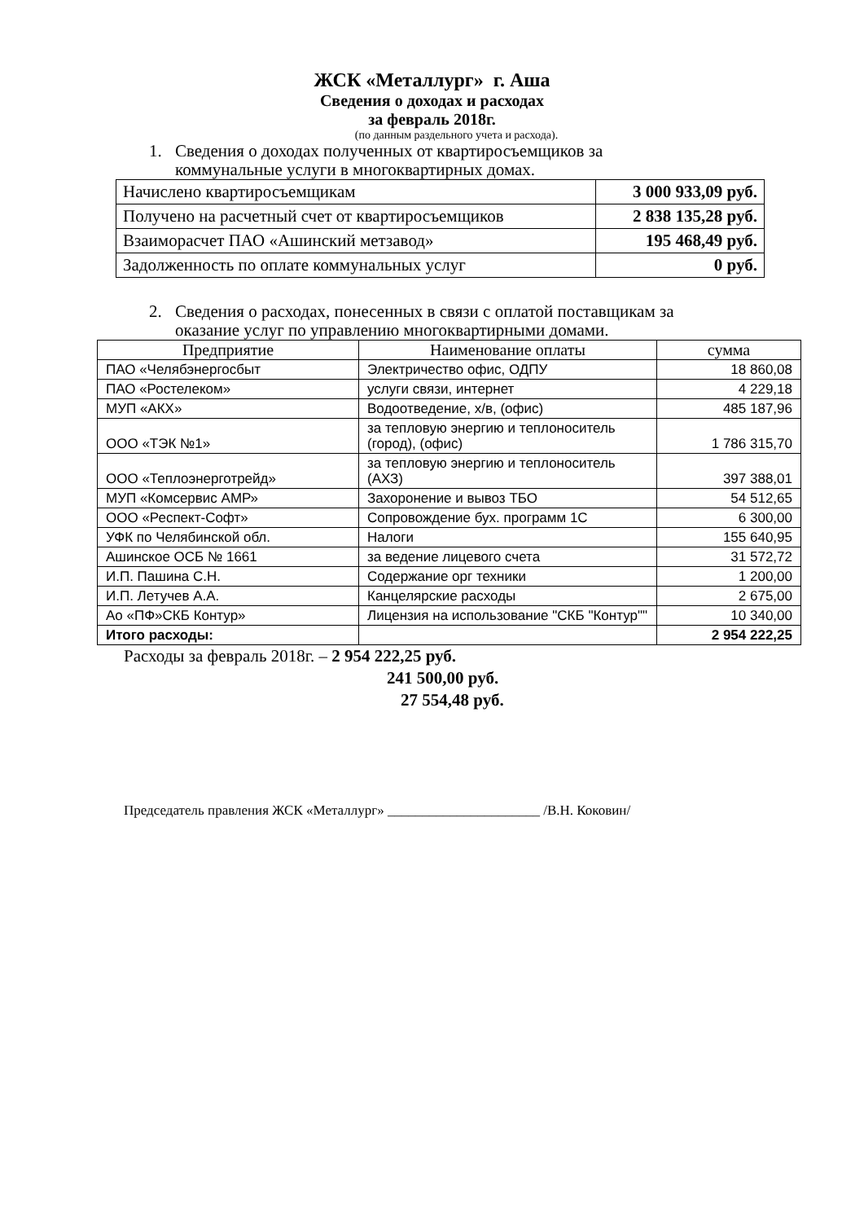ЖСК «Металлург» г. Аша
Сведения о доходах и расходах
за февраль 2018г.
(по данным раздельного учета и расхода).
1. Сведения о доходах полученных от квартиросъемщиков за
коммунальные услуги в многоквартирных домах.
| Начислено квартиросъемщикам | 3 000 933,09 руб. |
| Получено на расчетный счет от квартиросъемщиков | 2 838 135,28 руб. |
| Взаиморасчет ПАО «Ашинский метзавод» | 195 468,49 руб. |
| Задолженность по оплате коммунальных услуг | 0 руб. |
2. Сведения о расходах, понесенных в связи с оплатой поставщикам за
оказание услуг по управлению многоквартирными домами.
| Предприятие | Наименование оплаты | сумма |
| --- | --- | --- |
| ПАО «Челябэнергосбыт | Электричество офис, ОДПУ | 18 860,08 |
| ПАО «Ростелеком» | услуги связи, интернет | 4 229,18 |
| МУП «АКХ» | Водоотведение, х/в, (офис) | 485 187,96 |
| ООО «ТЭК №1» | за тепловую энергию и теплоноситель (город), (офис) | 1 786 315,70 |
| ООО «Теплоэнерготрейд» | за тепловую энергию и теплоноситель (АХЗ) | 397 388,01 |
| МУП «Комсервис АМР» | Захоронение и вывоз ТБО | 54 512,65 |
| ООО «Респект-Софт» | Сопровождение бух. программ 1С | 6 300,00 |
| УФК по Челябинской обл. | Налоги | 155 640,95 |
| Ашинское ОСБ № 1661 | за ведение лицевого счета | 31 572,72 |
| И.П. Пашина С.Н. | Содержание орг техники | 1 200,00 |
| И.П. Летучев А.А. | Канцелярские расходы | 2 675,00 |
| Ао «ПФ»СКБ Контур» | Лицензия на использование "СКБ "Контур"" | 10 340,00 |
| Итого расходы: | | 2 954 222,25 |
Расходы за февраль 2018г. – 2 954 222,25 руб.
241 500,00 руб.
27 554,48 руб.
Председатель правления ЖСК «Металлург» ______________________ /В.Н. Коковин/